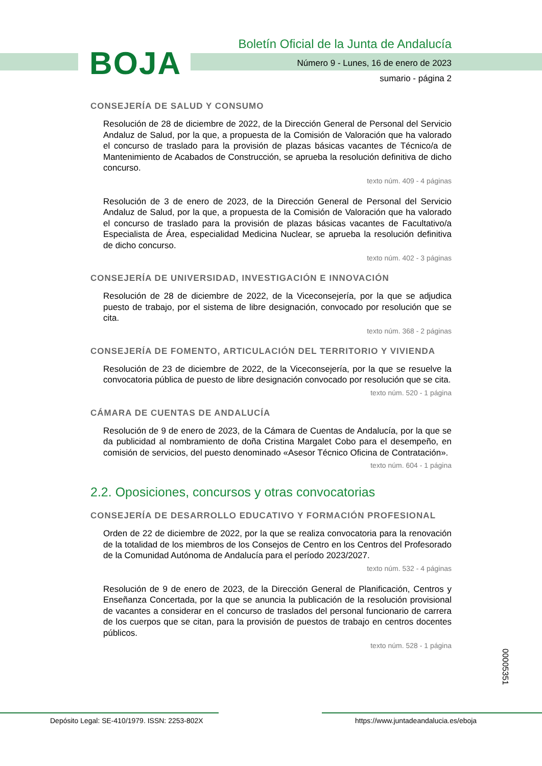BOJA
Boletín Oficial de la Junta de Andalucía
Número 9 - Lunes, 16 de enero de 2023
sumario - página 2
CONSEJERÍA DE SALUD Y CONSUMO
Resolución de 28 de diciembre de 2022, de la Dirección General de Personal del Servicio Andaluz de Salud, por la que, a propuesta de la Comisión de Valoración que ha valorado el concurso de traslado para la provisión de plazas básicas vacantes de Técnico/a de Mantenimiento de Acabados de Construcción, se aprueba la resolución definitiva de dicho concurso.
texto núm. 409 - 4 páginas
Resolución de 3 de enero de 2023, de la Dirección General de Personal del Servicio Andaluz de Salud, por la que, a propuesta de la Comisión de Valoración que ha valorado el concurso de traslado para la provisión de plazas básicas vacantes de Facultativo/a Especialista de Área, especialidad Medicina Nuclear, se aprueba la resolución definitiva de dicho concurso.
texto núm. 402 - 3 páginas
CONSEJERÍA DE UNIVERSIDAD, INVESTIGACIÓN E INNOVACIÓN
Resolución de 28 de diciembre de 2022, de la Viceconsejería, por la que se adjudica puesto de trabajo, por el sistema de libre designación, convocado por resolución que se cita.
texto núm. 368 - 2 páginas
CONSEJERÍA DE FOMENTO, ARTICULACIÓN DEL TERRITORIO Y VIVIENDA
Resolución de 23 de diciembre de 2022, de la Viceconsejería, por la que se resuelve la convocatoria pública de puesto de libre designación convocado por resolución que se cita.
texto núm. 520 - 1 página
CÁMARA DE CUENTAS DE ANDALUCÍA
Resolución de 9 de enero de 2023, de la Cámara de Cuentas de Andalucía, por la que se da publicidad al nombramiento de doña Cristina Margalet Cobo para el desempeño, en comisión de servicios, del puesto denominado «Asesor Técnico Oficina de Contratación».
texto núm. 604 - 1 página
2.2. Oposiciones, concursos y otras convocatorias
CONSEJERÍA DE DESARROLLO EDUCATIVO Y FORMACIÓN PROFESIONAL
Orden de 22 de diciembre de 2022, por la que se realiza convocatoria para la renovación de la totalidad de los miembros de los Consejos de Centro en los Centros del Profesorado de la Comunidad Autónoma de Andalucía para el período 2023/2027.
texto núm. 532 - 4 páginas
Resolución de 9 de enero de 2023, de la Dirección General de Planificación, Centros y Enseñanza Concertada, por la que se anuncia la publicación de la resolución provisional de vacantes a considerar en el concurso de traslados del personal funcionario de carrera de los cuerpos que se citan, para la provisión de puestos de trabajo en centros docentes públicos.
texto núm. 528 - 1 página
00005351
Depósito Legal: SE-410/1979. ISSN: 2253-802X https://www.juntadeandalucia.es/eboja